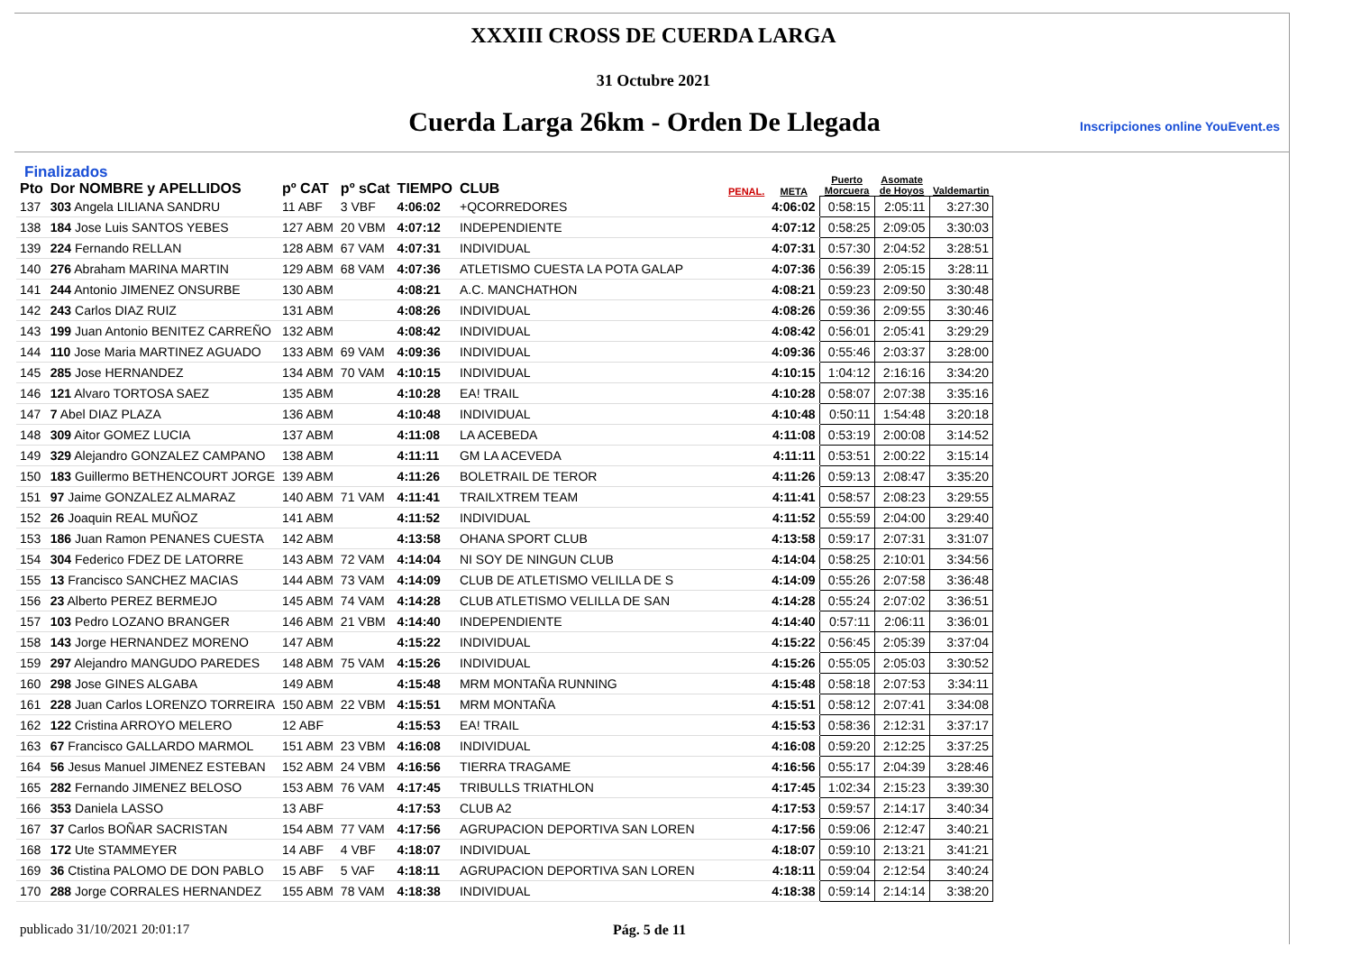XXXIII CROSS DE CUERDA LARGA
31 Octubre 2021
Cuerda Larga 26km - Orden De Llegada
Inscripciones online YouEvent.es
Finalizados
| Pto | Dor NOMBRE y APELLIDOS | pº CAT | pº sCat | TIEMPO | CLUB | PENAL. | META | Puerto Morcuera | Asomate de Hoyos | Valdemartin |
| --- | --- | --- | --- | --- | --- | --- | --- | --- | --- | --- |
| 137 | 303 Angela LILIANA SANDRU | 11 ABF | 3 VBF | 4:06:02 | +QCORREDORES | | 4:06:02 | 0:58:15 | 2:05:11 | 3:27:30 |
| 138 | 184 Jose Luis SANTOS YEBES | 127 ABM | 20 VBM | 4:07:12 | INDEPENDIENTE | | 4:07:12 | 0:58:25 | 2:09:05 | 3:30:03 |
| 139 | 224 Fernando RELLAN | 128 ABM | 67 VAM | 4:07:31 | INDIVIDUAL | | 4:07:31 | 0:57:30 | 2:04:52 | 3:28:51 |
| 140 | 276 Abraham MARINA MARTIN | 129 ABM | 68 VAM | 4:07:36 | ATLETISMO CUESTA LA POTA GALAP | | 4:07:36 | 0:56:39 | 2:05:15 | 3:28:11 |
| 141 | 244 Antonio JIMENEZ ONSURBE | 130 ABM | | 4:08:21 | A.C. MANCHATHON | | 4:08:21 | 0:59:23 | 2:09:50 | 3:30:48 |
| 142 | 243 Carlos DIAZ RUIZ | 131 ABM | | 4:08:26 | INDIVIDUAL | | 4:08:26 | 0:59:36 | 2:09:55 | 3:30:46 |
| 143 | 199 Juan Antonio BENITEZ CARREÑO | 132 ABM | | 4:08:42 | INDIVIDUAL | | 4:08:42 | 0:56:01 | 2:05:41 | 3:29:29 |
| 144 | 110 Jose Maria MARTINEZ AGUADO | 133 ABM | 69 VAM | 4:09:36 | INDIVIDUAL | | 4:09:36 | 0:55:46 | 2:03:37 | 3:28:00 |
| 145 | 285 Jose HERNANDEZ | 134 ABM | 70 VAM | 4:10:15 | INDIVIDUAL | | 4:10:15 | 1:04:12 | 2:16:16 | 3:34:20 |
| 146 | 121 Alvaro TORTOSA SAEZ | 135 ABM | | 4:10:28 | EA! TRAIL | | 4:10:28 | 0:58:07 | 2:07:38 | 3:35:16 |
| 147 | 7 Abel DIAZ PLAZA | 136 ABM | | 4:10:48 | INDIVIDUAL | | 4:10:48 | 0:50:11 | 1:54:48 | 3:20:18 |
| 148 | 309 Aitor GOMEZ LUCIA | 137 ABM | | 4:11:08 | LA ACEBEDA | | 4:11:08 | 0:53:19 | 2:00:08 | 3:14:52 |
| 149 | 329 Alejandro GONZALEZ CAMPANO | 138 ABM | | 4:11:11 | GM LA ACEVEDA | | 4:11:11 | 0:53:51 | 2:00:22 | 3:15:14 |
| 150 | 183 Guillermo BETHENCOURT JORGE | 139 ABM | | 4:11:26 | BOLETRAIL DE TEROR | | 4:11:26 | 0:59:13 | 2:08:47 | 3:35:20 |
| 151 | 97 Jaime GONZALEZ ALMARAZ | 140 ABM | 71 VAM | 4:11:41 | TRAILXTREM TEAM | | 4:11:41 | 0:58:57 | 2:08:23 | 3:29:55 |
| 152 | 26 Joaquin REAL MUÑOZ | 141 ABM | | 4:11:52 | INDIVIDUAL | | 4:11:52 | 0:55:59 | 2:04:00 | 3:29:40 |
| 153 | 186 Juan Ramon PENANES CUESTA | 142 ABM | | 4:13:58 | OHANA SPORT CLUB | | 4:13:58 | 0:59:17 | 2:07:31 | 3:31:07 |
| 154 | 304 Federico FDEZ DE LATORRE | 143 ABM | 72 VAM | 4:14:04 | NI SOY DE NINGUN CLUB | | 4:14:04 | 0:58:25 | 2:10:01 | 3:34:56 |
| 155 | 13 Francisco SANCHEZ MACIAS | 144 ABM | 73 VAM | 4:14:09 | CLUB DE ATLETISMO VELILLA DE S | | 4:14:09 | 0:55:26 | 2:07:58 | 3:36:48 |
| 156 | 23 Alberto PEREZ BERMEJO | 145 ABM | 74 VAM | 4:14:28 | CLUB ATLETISMO VELILLA DE SAN | | 4:14:28 | 0:55:24 | 2:07:02 | 3:36:51 |
| 157 | 103 Pedro LOZANO BRANGER | 146 ABM | 21 VBM | 4:14:40 | INDEPENDIENTE | | 4:14:40 | 0:57:11 | 2:06:11 | 3:36:01 |
| 158 | 143 Jorge HERNANDEZ MORENO | 147 ABM | | 4:15:22 | INDIVIDUAL | | 4:15:22 | 0:56:45 | 2:05:39 | 3:37:04 |
| 159 | 297 Alejandro MANGUDO PAREDES | 148 ABM | 75 VAM | 4:15:26 | INDIVIDUAL | | 4:15:26 | 0:55:05 | 2:05:03 | 3:30:52 |
| 160 | 298 Jose GINES ALGABA | 149 ABM | | 4:15:48 | MRM MONTAÑA RUNNING | | 4:15:48 | 0:58:18 | 2:07:53 | 3:34:11 |
| 161 | 228 Juan Carlos LORENZO TORREIRA | 150 ABM | 22 VBM | 4:15:51 | MRM MONTAÑA | | 4:15:51 | 0:58:12 | 2:07:41 | 3:34:08 |
| 162 | 122 Cristina ARROYO MELERO | 12 ABF | | 4:15:53 | EA! TRAIL | | 4:15:53 | 0:58:36 | 2:12:31 | 3:37:17 |
| 163 | 67 Francisco GALLARDO MARMOL | 151 ABM | 23 VBM | 4:16:08 | INDIVIDUAL | | 4:16:08 | 0:59:20 | 2:12:25 | 3:37:25 |
| 164 | 56 Jesus Manuel JIMENEZ ESTEBAN | 152 ABM | 24 VBM | 4:16:56 | TIERRA TRAGAME | | 4:16:56 | 0:55:17 | 2:04:39 | 3:28:46 |
| 165 | 282 Fernando JIMENEZ BELOSO | 153 ABM | 76 VAM | 4:17:45 | TRIBULLS TRIATHLON | | 4:17:45 | 1:02:34 | 2:15:23 | 3:39:30 |
| 166 | 353 Daniela LASSO | 13 ABF | | 4:17:53 | CLUB A2 | | 4:17:53 | 0:59:57 | 2:14:17 | 3:40:34 |
| 167 | 37 Carlos BOÑAR SACRISTAN | 154 ABM | 77 VAM | 4:17:56 | AGRUPACION DEPORTIVA SAN LOREN | | 4:17:56 | 0:59:06 | 2:12:47 | 3:40:21 |
| 168 | 172 Ute STAMMEYER | 14 ABF | 4 VBF | 4:18:07 | INDIVIDUAL | | 4:18:07 | 0:59:10 | 2:13:21 | 3:41:21 |
| 169 | 36 Ctistina PALOMO DE DON PABLO | 15 ABF | 5 VAF | 4:18:11 | AGRUPACION DEPORTIVA SAN LOREN | | 4:18:11 | 0:59:04 | 2:12:54 | 3:40:24 |
| 170 | 288 Jorge CORRALES HERNANDEZ | 155 ABM | 78 VAM | 4:18:38 | INDIVIDUAL | | 4:18:38 | 0:59:14 | 2:14:14 | 3:38:20 |
publicado 31/10/2021 20:01:17 Pág. 5 de 11